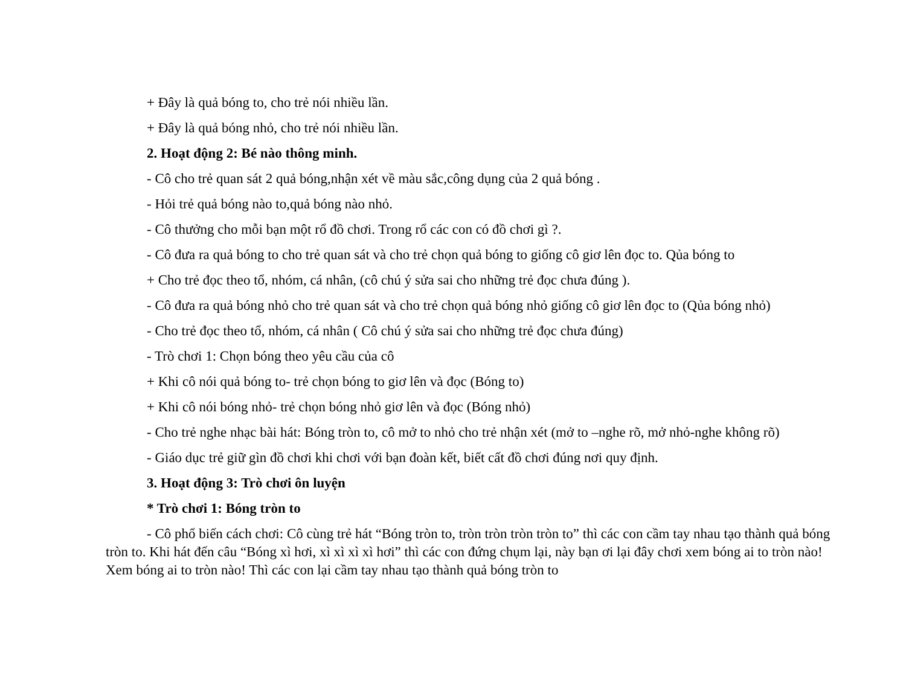+ Đây là quả bóng to, cho trẻ nói nhiều lần.
+ Đây là quả bóng nhỏ, cho trẻ nói nhiều lần.
2. Hoạt động 2: Bé nào thông minh.
- Cô cho trẻ quan sát 2 quả bóng,nhận xét về màu sắc,công dụng của 2 quả bóng .
- Hỏi trẻ quả bóng nào to,quả bóng nào nhỏ.
- Cô thưởng cho mỗi bạn một rổ đồ chơi. Trong rổ các con có đồ chơi gì ?.
- Cô đưa ra quả bóng to cho trẻ quan sát và cho trẻ chọn quả bóng to giống cô giơ lên đọc to. Qủa bóng to
+ Cho trẻ đọc theo tổ, nhóm, cá nhân, (cô chú ý sửa sai cho những trẻ đọc chưa đúng ).
- Cô đưa ra quả bóng nhỏ cho trẻ quan sát và cho trẻ chọn quả bóng nhỏ giống cô giơ lên đọc to (Qủa bóng nhỏ)
- Cho trẻ đọc theo tổ, nhóm, cá nhân ( Cô chú ý sửa sai cho những trẻ đọc chưa đúng)
- Trò chơi 1: Chọn bóng theo yêu cầu của cô
+ Khi cô nói quả bóng to- trẻ chọn bóng to giơ lên và đọc (Bóng to)
+ Khi cô nói bóng nhỏ- trẻ chọn bóng nhỏ giơ lên và đọc (Bóng nhỏ)
- Cho trẻ nghe nhạc bài hát: Bóng tròn to, cô mở to nhỏ cho trẻ nhận xét (mở to –nghe rõ, mở nhỏ-nghe không rõ)
- Giáo dục trẻ giữ gìn đồ chơi khi chơi với bạn đoàn kết, biết cất đồ chơi đúng nơi quy định.
3. Hoạt động 3: Trò chơi ôn luyện
* Trò chơi 1: Bóng tròn to
- Cô phổ biến cách chơi: Cô cùng trẻ hát “Bóng tròn to, tròn tròn tròn tròn to” thì các con cầm tay nhau tạo thành quả bóng tròn to. Khi hát đến câu “Bóng xì hơi, xì xì xì xì hơi” thì các con đứng chụm lại, này bạn ơi lại đây chơi xem bóng ai to tròn nào! Xem bóng ai to tròn nào! Thì các con lại cầm tay nhau tạo thành quả bóng tròn to